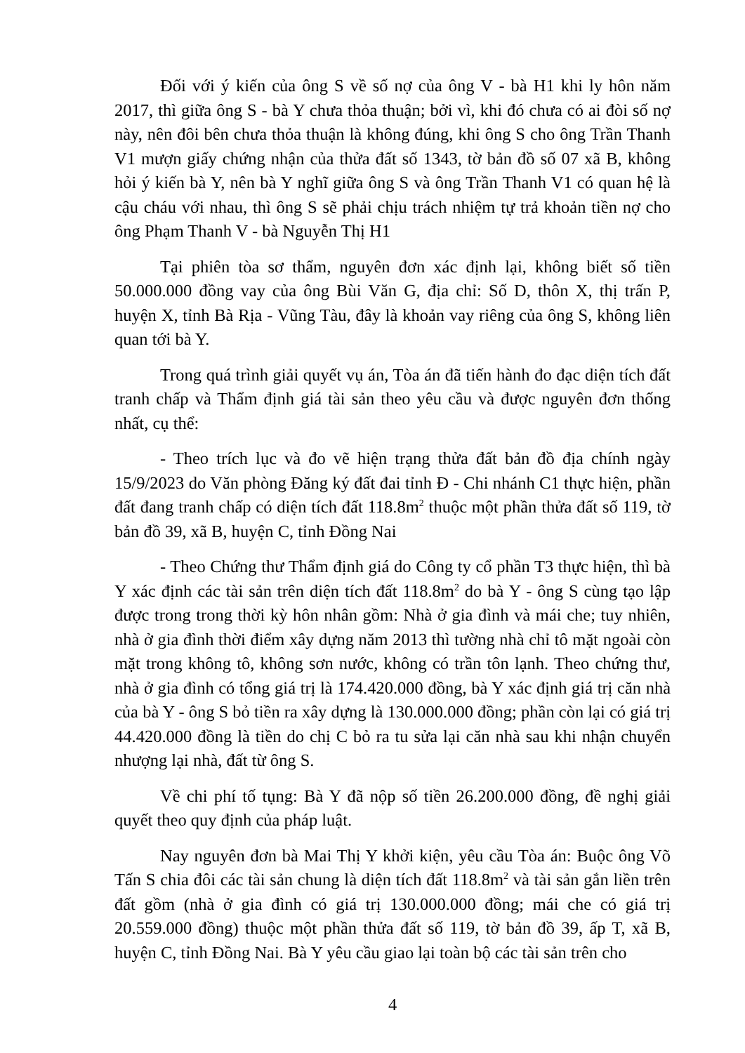Đối với ý kiến của ông S về số nợ của ông V - bà H1 khi ly hôn năm 2017, thì giữa ông S - bà Y chưa thỏa thuận; bởi vì, khi đó chưa có ai đòi số nợ này, nên đôi bên chưa thỏa thuận là không đúng, khi ông S cho ông Trần Thanh V1 mượn giấy chứng nhận của thửa đất số 1343, tờ bản đồ số 07 xã B, không hỏi ý kiến bà Y, nên bà Y nghĩ giữa ông S và ông Trần Thanh V1 có quan hệ là cậu cháu với nhau, thì ông S sẽ phải chịu trách nhiệm tự trả khoản tiền nợ cho ông Phạm Thanh V - bà Nguyễn Thị H1
Tại phiên tòa sơ thẩm, nguyên đơn xác định lại, không biết số tiền 50.000.000 đồng vay của ông Bùi Văn G, địa chỉ: Số D, thôn X, thị trấn P, huyện X, tỉnh Bà Rịa - Vũng Tàu, đây là khoản vay riêng của ông S, không liên quan tới bà Y.
Trong quá trình giải quyết vụ án, Tòa án đã tiến hành đo đạc diện tích đất tranh chấp và Thẩm định giá tài sản theo yêu cầu và được nguyên đơn thống nhất, cụ thể:
- Theo trích lục và đo vẽ hiện trạng thửa đất bản đồ địa chính ngày 15/9/2023 do Văn phòng Đăng ký đất đai tỉnh Đ - Chi nhánh C1 thực hiện, phần đất đang tranh chấp có diện tích đất 118.8m<sup>2</sup> thuộc một phần thửa đất số 119, tờ bản đồ 39, xã B, huyện C, tỉnh Đồng Nai
- Theo Chứng thư Thẩm định giá do Công ty cổ phần T3 thực hiện, thì bà Y xác định các tài sản trên diện tích đất 118.8m<sup>2</sup> do bà Y - ông S cùng tạo lập được trong trong thời kỳ hôn nhân gồm: Nhà ở gia đình và mái che; tuy nhiên, nhà ở gia đình thời điểm xây dựng năm 2013 thì tường nhà chỉ tô mặt ngoài còn mặt trong không tô, không sơn nước, không có trần tôn lạnh. Theo chứng thư, nhà ở gia đình có tổng giá trị là 174.420.000 đồng, bà Y xác định giá trị căn nhà của bà Y - ông S bỏ tiền ra xây dựng là 130.000.000 đồng; phần còn lại có giá trị 44.420.000 đồng là tiền do chị C bỏ ra tu sửa lại căn nhà sau khi nhận chuyển nhượng lại nhà, đất từ ông S.
Về chi phí tố tụng: Bà Y đã nộp số tiền 26.200.000 đồng, đề nghị giải quyết theo quy định của pháp luật.
Nay nguyên đơn bà Mai Thị Y khởi kiện, yêu cầu Tòa án: Buộc ông Võ Tấn S chia đôi các tài sản chung là diện tích đất 118.8m<sup>2</sup> và tài sản gắn liền trên đất gồm (nhà ở gia đình có giá trị 130.000.000 đồng; mái che có giá trị 20.559.000 đồng) thuộc một phần thửa đất số 119, tờ bản đồ 39, ấp T, xã B, huyện C, tỉnh Đồng Nai. Bà Y yêu cầu giao lại toàn bộ các tài sản trên cho
4